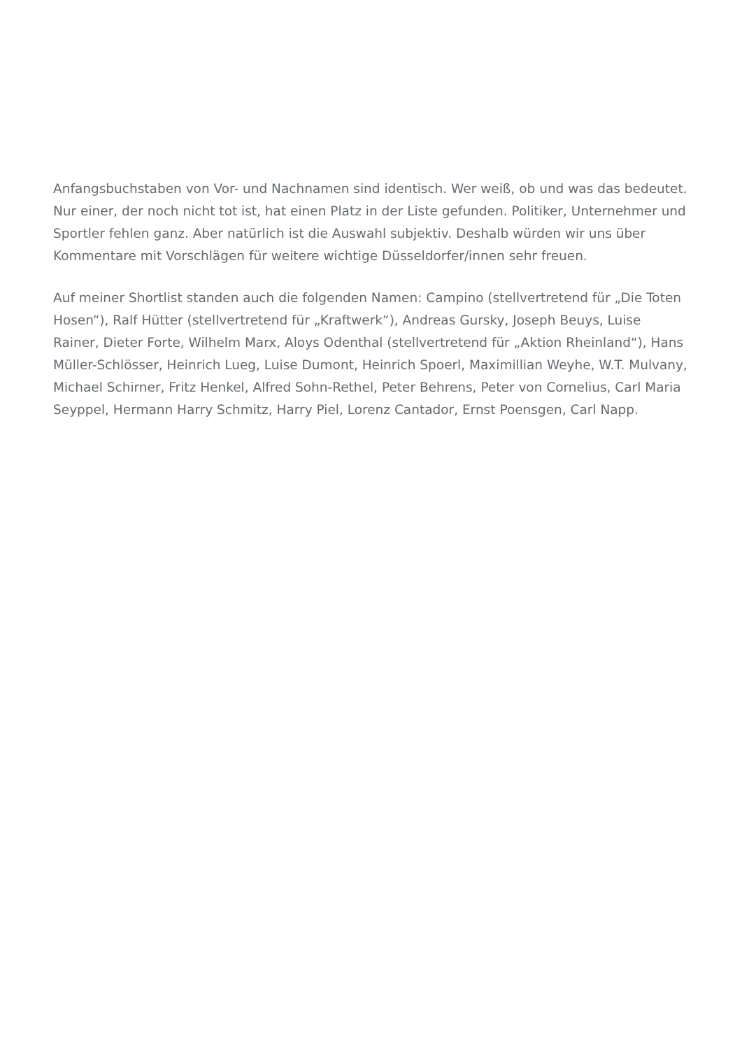Anfangsbuchstaben von Vor- und Nachnamen sind identisch. Wer weiß, ob und was das bedeutet. Nur einer, der noch nicht tot ist, hat einen Platz in der Liste gefunden. Politiker, Unternehmer und Sportler fehlen ganz. Aber natürlich ist die Auswahl subjektiv. Deshalb würden wir uns über Kommentare mit Vorschlägen für weitere wichtige Düsseldorfer/innen sehr freuen.
Auf meiner Shortlist standen auch die folgenden Namen: Campino (stellvertretend für „Die Toten Hosen“), Ralf Hütter (stellvertretend für „Kraftwerk“), Andreas Gursky, Joseph Beuys, Luise Rainer, Dieter Forte, Wilhelm Marx, Aloys Odenthal (stellvertretend für „Aktion Rheinland“), Hans Müller-Schlösser, Heinrich Lueg, Luise Dumont, Heinrich Spoerl, Maximillian Weyhe, W.T. Mulvany, Michael Schirner, Fritz Henkel, Alfred Sohn-Rethel, Peter Behrens, Peter von Cornelius, Carl Maria Seyppel, Hermann Harry Schmitz, Harry Piel, Lorenz Cantador, Ernst Poensgen, Carl Napp.